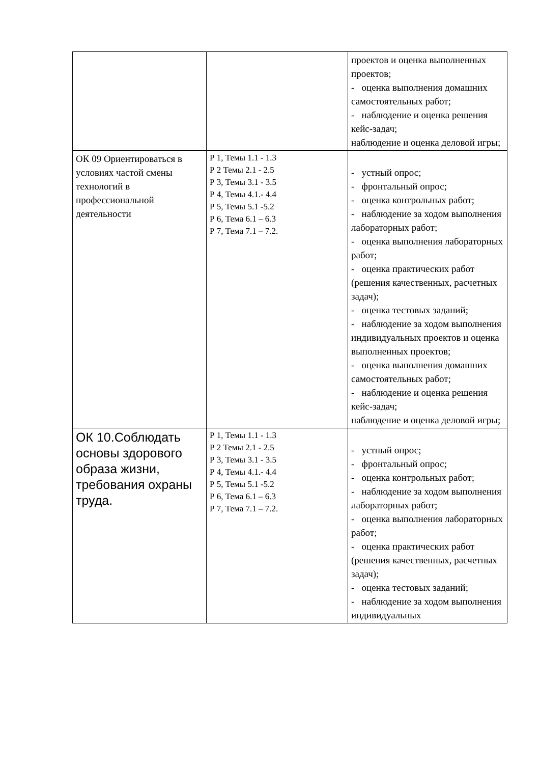| | | проектов и оценка выполненных проектов; - оценка выполнения домашних самостоятельных работ; - наблюдение и оценка решения кейс-задач; наблюдение и оценка деловой игры; |
| ОК 09 Ориентироваться в условиях частой смены технологий в профессиональной деятельности | Р 1, Темы 1.1 - 1.3 Р 2 Темы 2.1 - 2.5 Р 3, Темы 3.1 - 3.5 Р 4, Темы 4.1.- 4.4 Р 5, Темы 5.1 -5.2 Р 6, Тема 6.1 – 6.3 Р 7, Тема 7.1 – 7.2. | - устный опрос; - фронтальный опрос; - оценка контрольных работ; - наблюдение за ходом выполнения лабораторных работ; - оценка выполнения лабораторных работ; - оценка практических работ (решения качественных, расчетных задач); - оценка тестовых заданий; - наблюдение за ходом выполнения индивидуальных проектов и оценка выполненных проектов; - оценка выполнения домашних самостоятельных работ; - наблюдение и оценка решения кейс-задач; наблюдение и оценка деловой игры; |
| ОК 10.Соблюдать основы здорового образа жизни, требования охраны труда. | Р 1, Темы 1.1 - 1.3 Р 2 Темы 2.1 - 2.5 Р 3, Темы 3.1 - 3.5 Р 4, Темы 4.1.- 4.4 Р 5, Темы 5.1 -5.2 Р 6, Тема 6.1 – 6.3 Р 7, Тема 7.1 – 7.2. | - устный опрос; - фронтальный опрос; - оценка контрольных работ; - наблюдение за ходом выполнения лабораторных работ; - оценка выполнения лабораторных работ; - оценка практических работ (решения качественных, расчетных задач); - оценка тестовых заданий; - наблюдение за ходом выполнения индивидуальных |